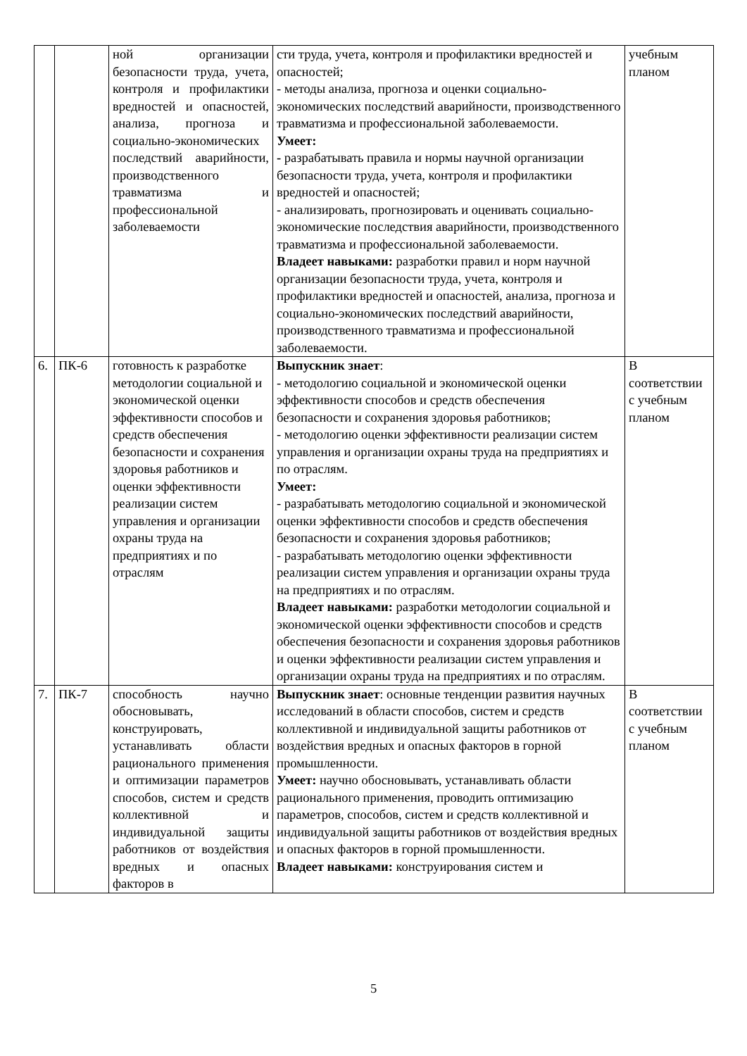| | | ной организации безопасности труда, учета, контроля и профилактики вредностей и опасностей, анализа, прогноза и социально-экономических последствий аварийности, производственного травматизма и профессиональной заболеваемости | сти труда, учета, контроля и профилактики вредностей и опасностей; - методы анализа, прогноза и оценки социально-экономических последствий аварийности, производственного травматизма и профессиональной заболеваемости. Умеет: - разрабатывать правила и нормы научной организации безопасности труда, учета, контроля и профилактики вредностей и опасностей; - анализировать, прогнозировать и оценивать социально-экономические последствия аварийности, производственного травматизма и профессиональной заболеваемости. Владеет навыками: разработки правил и норм научной организации безопасности труда, учета, контроля и профилактики вредностей и опасностей, анализа, прогноза и социально-экономических последствий аварийности, производственного травматизма и профессиональной заболеваемости. | учебным планом |
| 6. | ПК-6 | готовность к разработке методологии социальной и экономической оценки эффективности способов и средств обеспечения безопасности и сохранения здоровья работников и оценки эффективности реализации систем управления и организации охраны труда на предприятиях и по отраслям | Выпускник знает : - методологию социальной и экономической оценки эффективности способов и средств обеспечения безопасности и сохранения здоровья работников; - методологию оценки эффективности реализации систем управления и организации охраны труда на предприятиях и по отраслям. Умеет: - разрабатывать методологию социальной и экономической оценки эффективности способов и средств обеспечения безопасности и сохранения здоровья работников; - разрабатывать методологию оценки эффективности реализации систем управления и организации охраны труда на предприятиях и по отраслям. Владеет навыками: разработки методологии социальной и экономической оценки эффективности способов и средств обеспечения безопасности и сохранения здоровья работников и оценки эффективности реализации систем управления и организации охраны труда на предприятиях и по отраслям. | В соответствии с учебным планом |
| 7. | ПК-7 | способность научно обосновывать, конструировать, устанавливать области рационального применения и оптимизации параметров способов, систем и средств коллективной и индивидуальной защиты работников от воздействия вредных и опасных факторов в | Выпускник знает : основные тенденции развития научных исследований в области способов, систем и средств коллективной и индивидуальной защиты работников от воздействия вредных и опасных факторов в горной промышленности. Умеет: научно обосновывать, устанавливать области рационального применения, проводить оптимизацию параметров, способов, систем и средств коллективной и индивидуальной защиты работников от воздействия вредных и опасных факторов в горной промышленности. Владеет навыками: конструирования систем и | В соответствии с учебным планом |
5